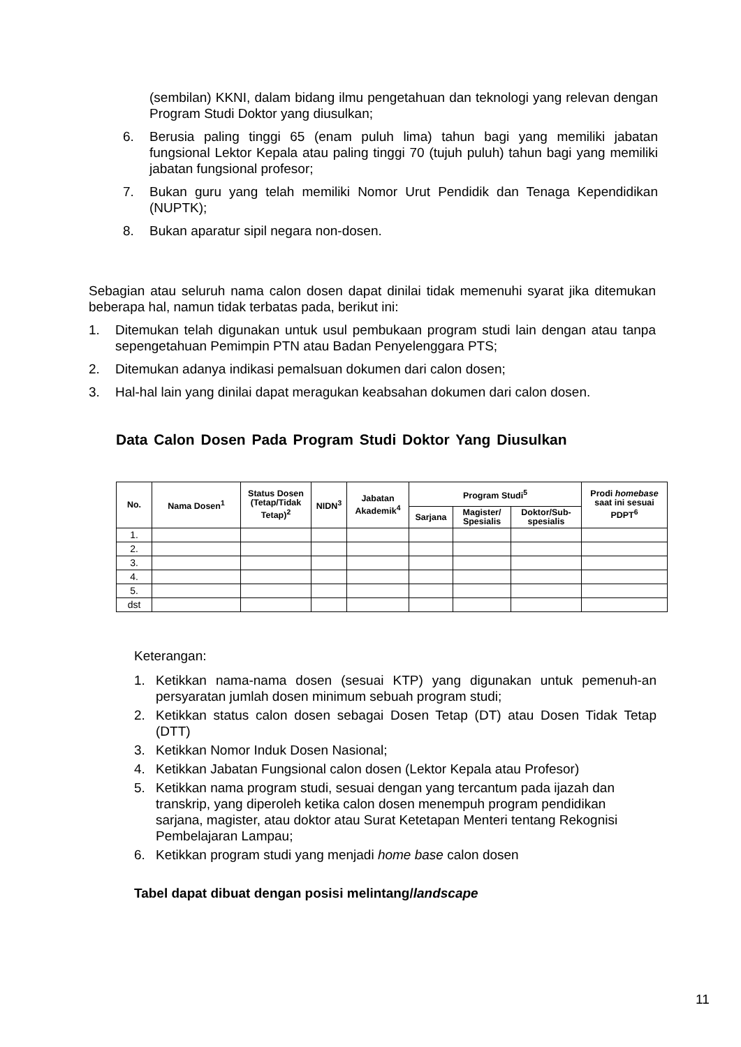(sembilan) KKNI, dalam bidang ilmu pengetahuan dan teknologi yang relevan dengan Program Studi Doktor yang diusulkan;
6. Berusia paling tinggi 65 (enam puluh lima) tahun bagi yang memiliki jabatan fungsional Lektor Kepala atau paling tinggi 70 (tujuh puluh) tahun bagi yang memiliki jabatan fungsional profesor;
7. Bukan guru yang telah memiliki Nomor Urut Pendidik dan Tenaga Kependidikan (NUPTK);
8. Bukan aparatur sipil negara non-dosen.
Sebagian atau seluruh nama calon dosen dapat dinilai tidak memenuhi syarat jika ditemukan beberapa hal, namun tidak terbatas pada, berikut ini:
1. Ditemukan telah digunakan untuk usul pembukaan program studi lain dengan atau tanpa sepengetahuan Pemimpin PTN atau Badan Penyelenggara PTS;
2. Ditemukan adanya indikasi pemalsuan dokumen dari calon dosen;
3. Hal-hal lain yang dinilai dapat meragukan keabsahan dokumen dari calon dosen.
Data Calon Dosen Pada Program Studi Doktor Yang Diusulkan
| No. | Nama Dosen<sup>1</sup> | Status Dosen (Tetap/Tidak Tetap)<sup>2</sup> | NIDN<sup>3</sup> | Jabatan Akademik<sup>4</sup> | Program Studi<sup>5</sup> | | | Prodi homebase saat ini sesuai PDPT<sup>6</sup> |
| --- | --- | --- | --- | --- | --- | --- | --- | --- |
| | | | | | Sarjana | Magister/ Spesialis | Doktor/Sub-spesialis | |
| 1. | | | | | | | | |
| 2. | | | | | | | | |
| 3. | | | | | | | | |
| 4. | | | | | | | | |
| 5. | | | | | | | | |
| dst | | | | | | | | |
Keterangan:
1. Ketikkan nama-nama dosen (sesuai KTP) yang digunakan untuk pemenuh-an persyaratan jumlah dosen minimum sebuah program studi;
2. Ketikkan status calon dosen sebagai Dosen Tetap (DT) atau Dosen Tidak Tetap (DTT)
3. Ketikkan Nomor Induk Dosen Nasional;
4. Ketikkan Jabatan Fungsional calon dosen (Lektor Kepala atau Profesor)
5. Ketikkan nama program studi, sesuai dengan yang tercantum pada ijazah dan transkrip, yang diperoleh ketika calon dosen menempuh program pendidikan sarjana, magister, atau doktor atau Surat Ketetapan Menteri tentang Rekognisi Pembelajaran Lampau;
6. Ketikkan program studi yang menjadi home base calon dosen
Tabel dapat dibuat dengan posisi melintang/landscape
11